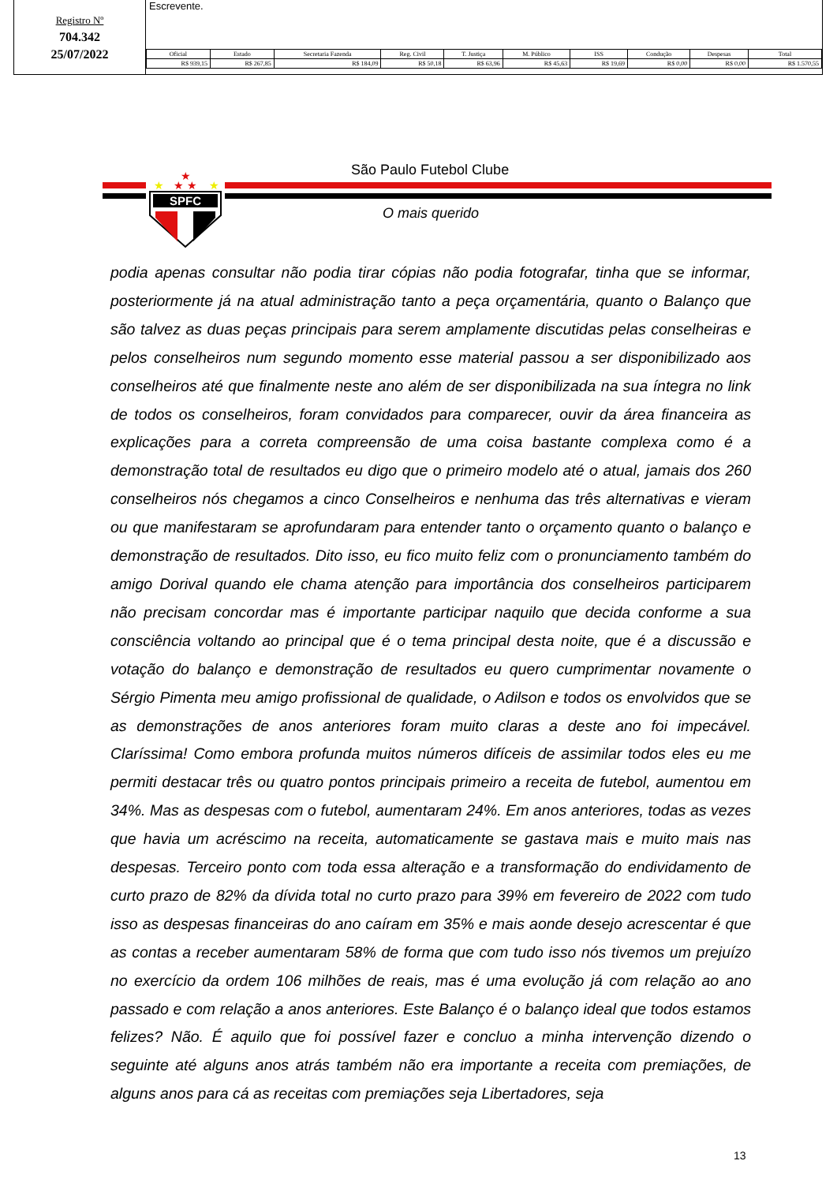Registro Nº
704.342
25/07/2022
Escrevente.
| Oficial | Estado | Secretaria Fazenda | Reg. Civil | T. Justiça | M. Público | ISS | Condução | Despesas | Total |
| --- | --- | --- | --- | --- | --- | --- | --- | --- | --- |
| R$ 939,15 | R$ 267,85 | R$ 184,09 | R$ 50,18 | R$ 63,96 | R$ 45,63 | R$ 19,69 | R$ 0,00 | R$ 0,00 | R$ 1.570,55 |
★
★ ★
★
★
SPFC
São Paulo Futebol Clube
O mais querido
podia apenas consultar não podia tirar cópias não podia fotografar, tinha que se informar, posteriormente já na atual administração tanto a peça orçamentária, quanto o Balanço que são talvez as duas peças principais para serem amplamente discutidas pelas conselheiras e pelos conselheiros num segundo momento esse material passou a ser disponibilizado aos conselheiros até que finalmente neste ano além de ser disponibilizada na sua íntegra no link de todos os conselheiros, foram convidados para comparecer, ouvir da área financeira as explicações para a correta compreensão de uma coisa bastante complexa como é a demonstração total de resultados eu digo que o primeiro modelo até o atual, jamais dos 260 conselheiros nós chegamos a cinco Conselheiros e nenhuma das três alternativas e vieram ou que manifestaram se aprofundaram para entender tanto o orçamento quanto o balanço e demonstração de resultados. Dito isso, eu fico muito feliz com o pronunciamento também do amigo Dorival quando ele chama atenção para importância dos conselheiros participarem não precisam concordar mas é importante participar naquilo que decida conforme a sua consciência voltando ao principal que é o tema principal desta noite, que é a discussão e votação do balanço e demonstração de resultados eu quero cumprimentar novamente o Sérgio Pimenta meu amigo profissional de qualidade, o Adilson e todos os envolvidos que se as demonstrações de anos anteriores foram muito claras a deste ano foi impecável. Claríssima! Como embora profunda muitos números difíceis de assimilar todos eles eu me permiti destacar três ou quatro pontos principais primeiro a receita de futebol, aumentou em 34%. Mas as despesas com o futebol, aumentaram 24%. Em anos anteriores, todas as vezes que havia um acréscimo na receita, automaticamente se gastava mais e muito mais nas despesas. Terceiro ponto com toda essa alteração e a transformação do endividamento de curto prazo de 82% da dívida total no curto prazo para 39% em fevereiro de 2022 com tudo isso as despesas financeiras do ano caíram em 35% e mais aonde desejo acrescentar é que as contas a receber aumentaram 58% de forma que com tudo isso nós tivemos um prejuízo no exercício da ordem 106 milhões de reais, mas é uma evolução já com relação ao ano passado e com relação a anos anteriores. Este Balanço é o balanço ideal que todos estamos felizes? Não. É aquilo que foi possível fazer e concluo a minha intervenção dizendo o seguinte até alguns anos atrás também não era importante a receita com premiações, de alguns anos para cá as receitas com premiações seja Libertadores, seja
13